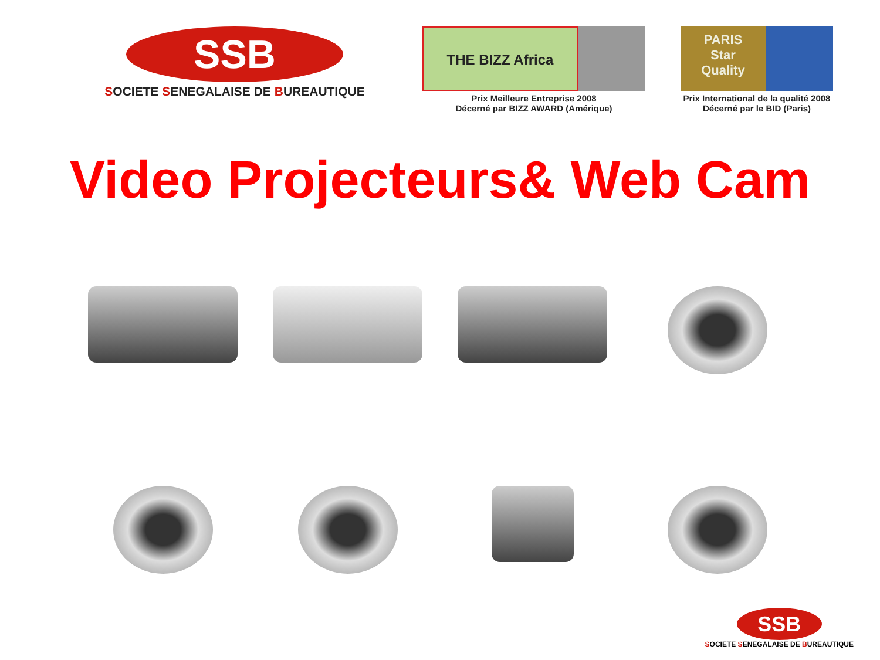SSB
SOCIETE SENEGALAISE DE BUREAUTIQUE
THE BIZZ Africa
Prix Meilleure Entreprise 2008
Décerné par BIZZ AWARD (Amérique)
PARIS
Star
Quality
Prix International de la qualité 2008
Décerné par le BID (Paris)
Video Projecteurs& Web Cam
SSB
SOCIETE SENEGALAISE DE BUREAUTIQUE